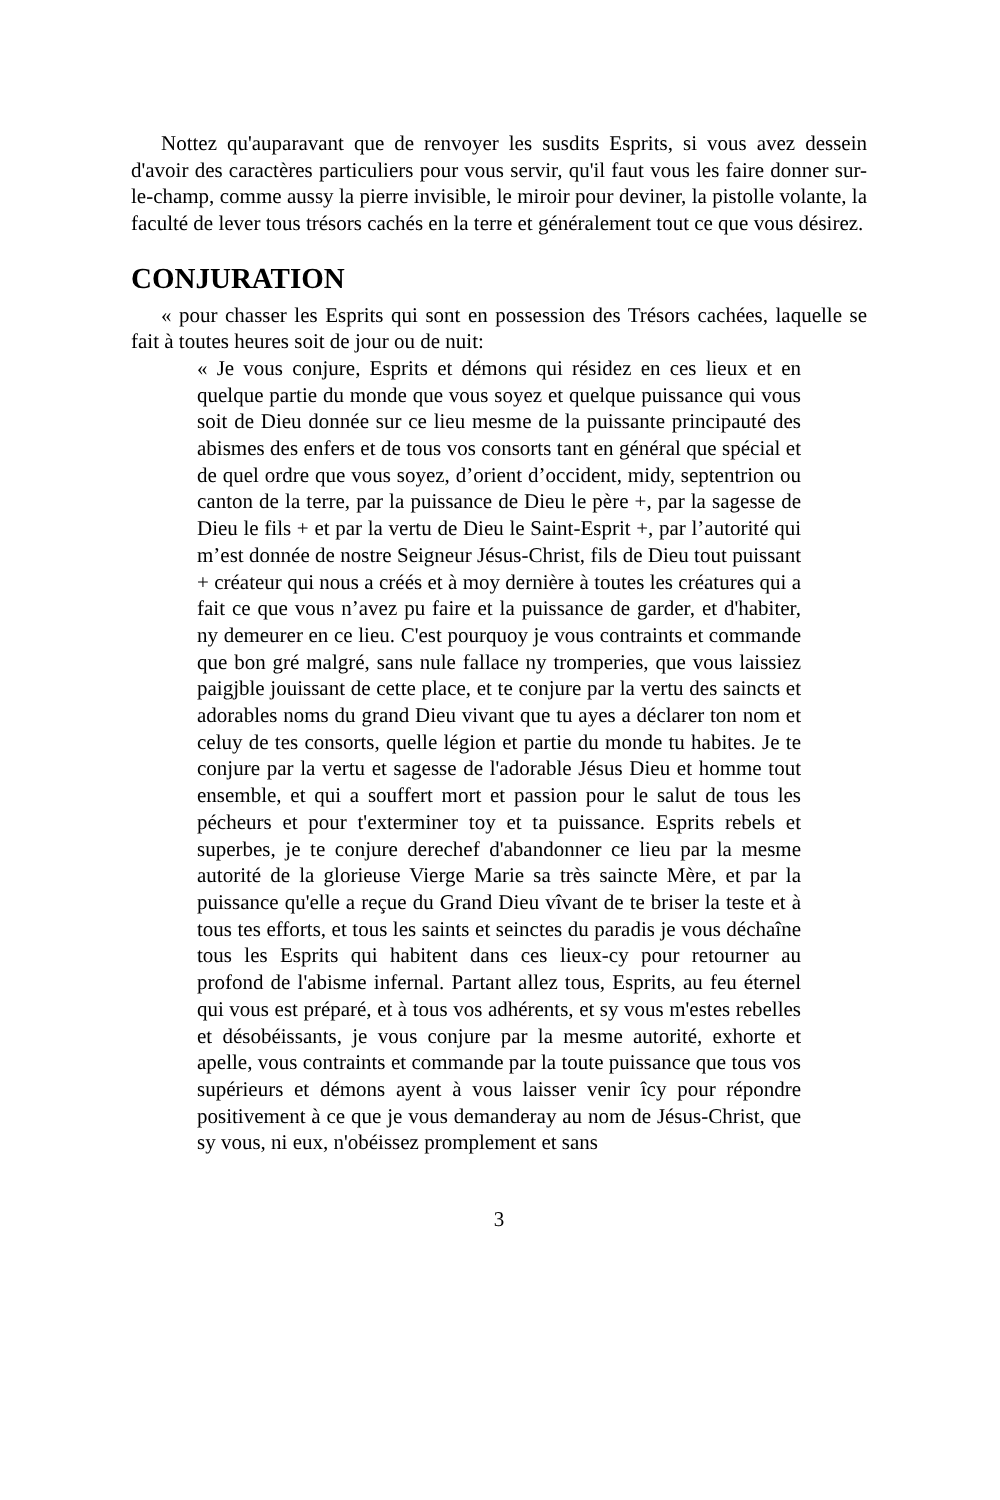Nottez qu'auparavant que de renvoyer les susdits Esprits, si vous avez dessein d'avoir des caractères particuliers pour vous servir, qu'il faut vous les faire donner sur-le-champ, comme aussy la pierre invisible, le miroir pour deviner, la pistolle volante, la faculté de lever tous trésors cachés en la terre et généralement tout ce que vous désirez.
CONJURATION
« pour chasser les Esprits qui sont en possession des Trésors cachées, laquelle se fait à toutes heures soit de jour ou de nuit:
« Je vous conjure, Esprits et démons qui résidez en ces lieux et en quelque partie du monde que vous soyez et quelque puissance qui vous soit de Dieu donnée sur ce lieu mesme de la puissante principauté des abismes des enfers et de tous vos consorts tant en général que spécial et de quel ordre que vous soyez, d’orient d’occident, midy, septentrion ou canton de la terre, par la puissance de Dieu le père +, par la sagesse de Dieu le fils + et par la vertu de Dieu le Saint-Esprit +, par l’autorité qui m’est donnée de nostre Seigneur Jésus-Christ, fils de Dieu tout puissant + créateur qui nous a créés et à moy dernière à toutes les créatures qui a fait ce que vous n’avez pu faire et la puissance de garder, et d'habiter, ny demeurer en ce lieu. C'est pourquoy je vous contraints et commande que bon gré malgré, sans nule fallace ny tromperies, que vous laissiez paigjble jouissant de cette place, et te conjure par la vertu des saincts et adorables noms du grand Dieu vivant que tu ayes a déclarer ton nom et celuy de tes consorts, quelle légion et partie du monde tu habites. Je te conjure par la vertu et sagesse de l'adorable Jésus Dieu et homme tout ensemble, et qui a souffert mort et passion pour le salut de tous les pécheurs et pour t'exterminer toy et ta puissance. Esprits rebels et superbes, je te conjure derechef d'abandonner ce lieu par la mesme autorité de la glorieuse Vierge Marie sa très saincte Mère, et par la puissance qu'elle a reçue du Grand Dieu vîvant de te briser la teste et à tous tes efforts, et tous les saints et seinctes du paradis je vous déchaîne tous les Esprits qui habitent dans ces lieux-cy pour retourner au profond de l'abisme infernal. Partant allez tous, Esprits, au feu éternel qui vous est préparé, et à tous vos adhérents, et sy vous m'estes rebelles et désobéissants, je vous conjure par la mesme autorité, exhorte et apelle, vous contraints et commande par la toute puissance que tous vos supérieurs et démons ayent à vous laisser venir îcy pour répondre positivement à ce que je vous demanderay au nom de Jésus-Christ, que sy vous, ni eux, n'obéissez promplement et sans
3